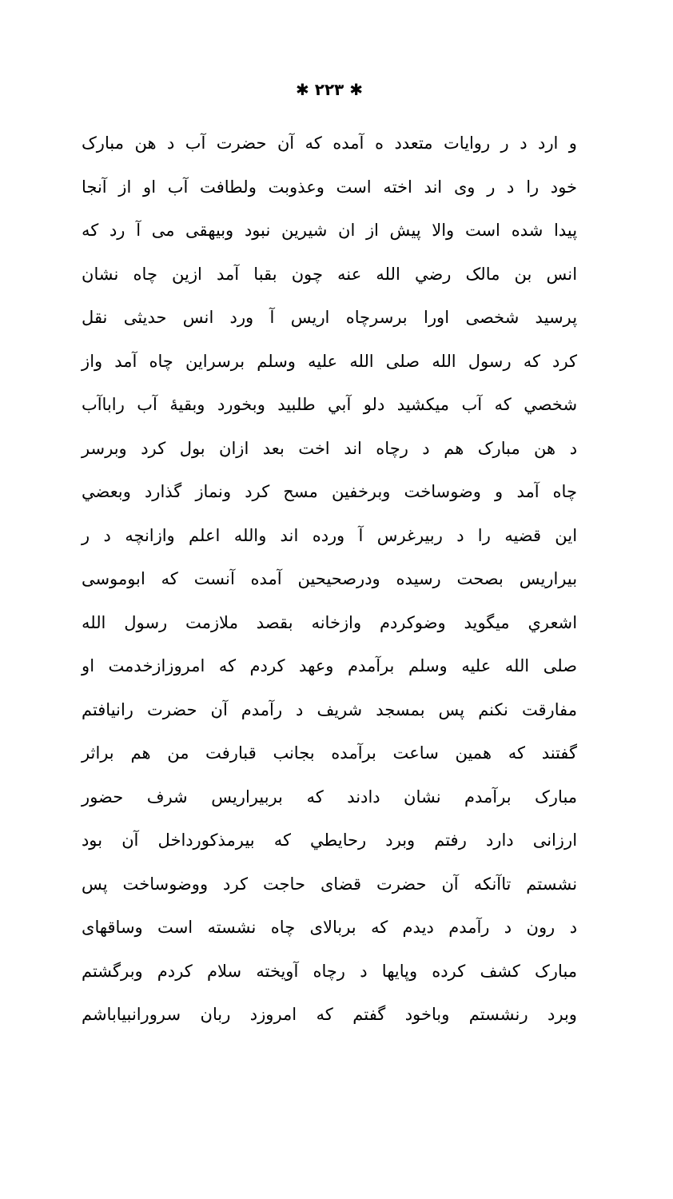✱ ۲۲۳ ✱
و ارد د ر روایات متعدد ه آمده که آن حضرت آب د هن مبارک
خود را د ر وی اند اخته است وعذوبت ولطافت آب او از آنجا
پیدا شده است والا پیش از ان شیرین نبود وبیهقی می آ رد که
انس بن مالک رضي الله عنه چون بقبا آمد ازین چاه نشان
پرسید شخصی اورا برسرچاه اریس آ ورد انس حدیثی نقل
کرد که رسول الله صلی الله علیه وسلم برسراین چاه آمد واز
شخصي که آب میکشید دلو آبي طلبید وبخورد وبقیهٔ آب راباآب
د هن مبارک هم د رچاه اند اخت بعد ازان بول کرد وبرسر
چاه آمد و وضوساخت وبرخفین مسح کرد ونماز گذارد وبعضي
این قضیه را د ربیرغرس آ ورده اند والله اعلم وازانچه د ر
بیراریس بصحت رسیده ودرصحیحین آمده آنست که ابوموسی
اشعري میگوید وضوکردم وازخانه بقصد ملازمت رسول الله
صلی الله علیه وسلم برآمدم وعهد کردم که امروزازخدمت او
مفارقت نکنم پس بمسجد شریف د رآمدم آن حضرت رانیافتم
گفتند که همین ساعت برآمده بجانب قبارفت من هم براثر
مبارک برآمدم نشان دادند که بربیراریس شرف حضور
ارزانی دارد رفتم وبرد رحایطي که بیرمذکورداخل آن بود
نشستم تاآنکه آن حضرت قضای حاجت کرد ووضوساخت پس
د رون د رآمدم دیدم که بربالای چاه نشسته است وساقهای
مبارک کشف کرده وپایها د رچاه آویخته سلام کردم وبرگشتم
وبرد رنشستم وباخود گفتم که امروزد ربان سرورانبیاباشم